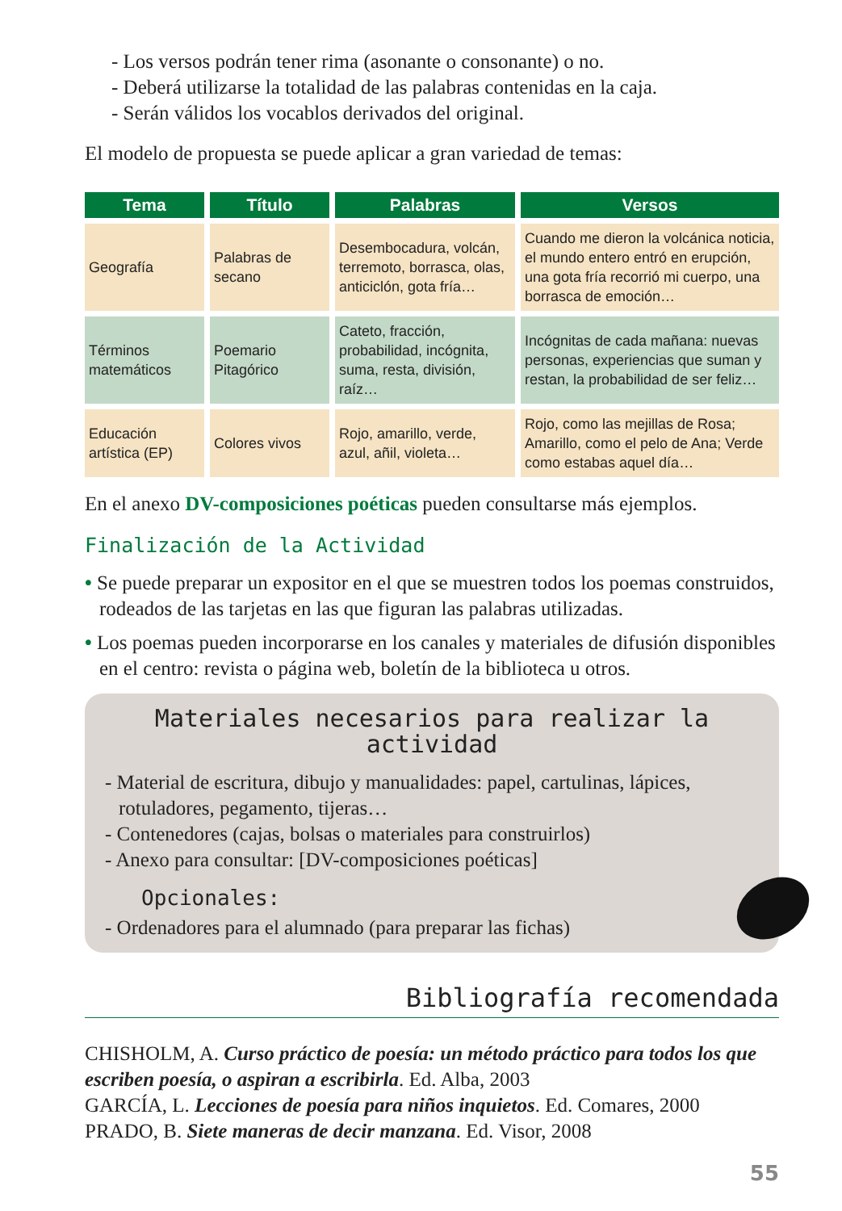- Los versos podrán tener rima (asonante o consonante) o no.
- Deberá utilizarse la totalidad de las palabras contenidas en la caja.
- Serán válidos los vocablos derivados del original.
El modelo de propuesta se puede aplicar a gran variedad de temas:
| Tema | Título | Palabras | Versos |
| --- | --- | --- | --- |
| Geografía | Palabras de secano | Desembocadura, volcán, terremoto, borrasca, olas, anticiclón, gota fría… | Cuando me dieron la volcánica noticia, el mundo entero entró en erupción, una gota fría recorrió mi cuerpo, una borrasca de emoción… |
| Términos matemáticos | Poemario Pitagórico | Cateto, fracción, probabilidad, incógnita, suma, resta, división, raíz… | Incógnitas de cada mañana: nuevas personas, experiencias que suman y restan, la probabilidad de ser feliz… |
| Educación artística (EP) | Colores vivos | Rojo, amarillo, verde, azul, añil, violeta… | Rojo, como las mejillas de Rosa; Amarillo, como el pelo de Ana; Verde como estabas aquel día… |
En el anexo DV-composiciones poéticas pueden consultarse más ejemplos.
Finalización de la Actividad
• Se puede preparar un expositor en el que se muestren todos los poemas construidos, rodeados de las tarjetas en las que figuran las palabras utilizadas.
• Los poemas pueden incorporarse en los canales y materiales de difusión disponibles en el centro: revista o página web, boletín de la biblioteca u otros.
Materiales necesarios para realizar la actividad
- Material de escritura, dibujo y manualidades: papel, cartulinas, lápices, rotuladores, pegamento, tijeras…
- Contenedores (cajas, bolsas o materiales para construirlos)
- Anexo para consultar: [DV-composiciones poéticas]
Opcionales:
- Ordenadores para el alumnado (para preparar las fichas)
Bibliografía recomendada
CHISHOLM, A. Curso práctico de poesía: un método práctico para todos los que escriben poesía, o aspiran a escribirla. Ed. Alba, 2003
GARCÍA, L. Lecciones de poesía para niños inquietos. Ed. Comares, 2000
PRADO, B. Siete maneras de decir manzana. Ed. Visor, 2008
55